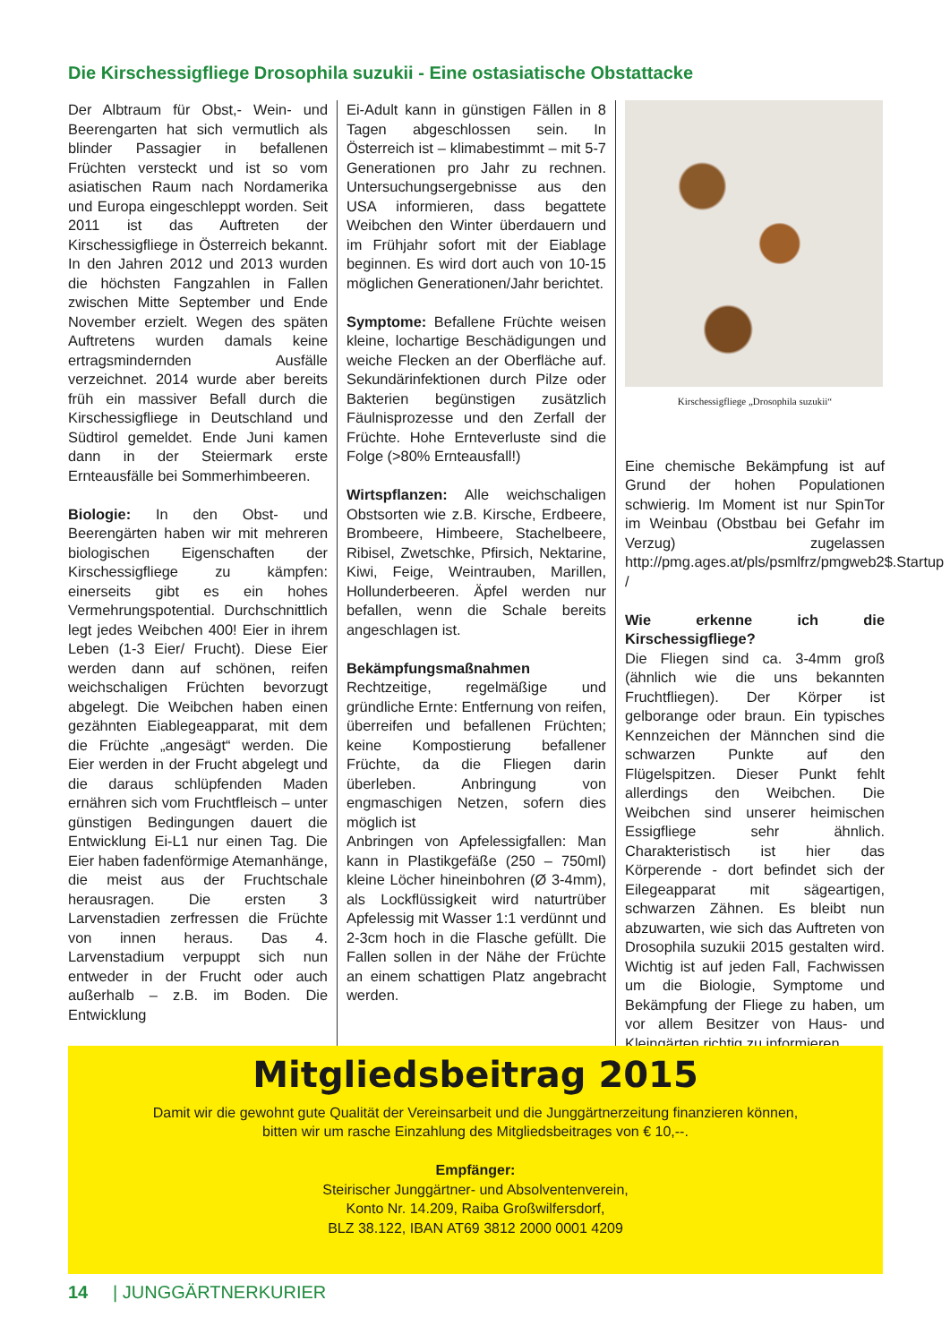Die Kirschessigfliege Drosophila suzukii - Eine ostasiatische Obstattacke
Der Albtraum für Obst,- Wein- und Beerengarten hat sich vermutlich als blinder Passagier in befallenen Früchten versteckt und ist so vom asiatischen Raum nach Nordamerika und Europa eingeschleppt worden. Seit 2011 ist das Auftreten der Kirschessigfliege in Österreich bekannt. In den Jahren 2012 und 2013 wurden die höchsten Fangzahlen in Fallen zwischen Mitte September und Ende November erzielt. Wegen des späten Auftretens wurden damals keine ertragsmindernden Ausfälle verzeichnet. 2014 wurde aber bereits früh ein massiver Befall durch die Kirschessigfliege in Deutschland und Südtirol gemeldet. Ende Juni kamen dann in der Steiermark erste Ernteausfälle bei Sommerhimbeeren.
Biologie: In den Obst- und Beerengärten haben wir mit mehreren biologischen Eigenschaften der Kirschessigfliege zu kämpfen: einerseits gibt es ein hohes Vermehrungspotential. Durchschnittlich legt jedes Weibchen 400! Eier in ihrem Leben (1-3 Eier/ Frucht). Diese Eier werden dann auf schönen, reifen weichschaligen Früchten bevorzugt abgelegt. Die Weibchen haben einen gezähnten Eiablegeapparat, mit dem die Früchte „angesägt“ werden. Die Eier werden in der Frucht abgelegt und die daraus schlüpfenden Maden ernähren sich vom Fruchtfleisch – unter günstigen Bedingungen dauert die Entwicklung Ei-L1 nur einen Tag. Die Eier haben fadenförmige Atemanhänge, die meist aus der Fruchtschale herausragen. Die ersten 3 Larvenstadien zerfressen die Früchte von innen heraus. Das 4. Larvenstadium verpuppt sich nun entweder in der Frucht oder auch außerhalb – z.B. im Boden. Die Entwicklung
Ei-Adult kann in günstigen Fällen in 8 Tagen abgeschlossen sein. In Österreich ist – klimabestimmt – mit 5-7 Generationen pro Jahr zu rechnen. Untersuchungsergebnisse aus den USA informieren, dass begattete Weibchen den Winter überdauern und im Frühjahr sofort mit der Eiablage beginnen. Es wird dort auch von 10-15 möglichen Generationen/Jahr berichtet.
Symptome: Befallene Früchte weisen kleine, lochartige Beschädigungen und weiche Flecken an der Oberfläche auf. Sekundärinfektionen durch Pilze oder Bakterien begünstigen zusätzlich Fäulnisprozesse und den Zerfall der Früchte. Hohe Ernteverluste sind die Folge (>80% Ernteausfall!)
Wirtspflanzen: Alle weichschaligen Obstsorten wie z.B. Kirsche, Erdbeere, Brombeere, Himbeere, Stachelbeere, Ribisel, Zwetschke, Pfirsich, Nektarine, Kiwi, Feige, Weintrauben, Marillen, Hollunderbeeren. Äpfel werden nur befallen, wenn die Schale bereits angeschlagen ist.
Bekämpfungsmaßnahmen
Rechtzeitige, regelmäßige und gründliche Ernte: Entfernung von reifen, überreifen und befallenen Früchten; keine Kompostierung befallener Früchte, da die Fliegen darin überleben. Anbringung von engmaschigen Netzen, sofern dies möglich ist
Anbringen von Apfelessigfallen: Man kann in Plastikgefäße (250 – 750ml) kleine Löcher hineinbohren (Ø 3-4mm), als Lockflüssigkeit wird naturtrüber Apfelessig mit Wasser 1:1 verdünnt und 2-3cm hoch in die Flasche gefüllt. Die Fallen sollen in der Nähe der Früchte an einem schattigen Platz angebracht werden.
Kirschessigfliege „Drosophila suzukii“
Eine chemische Bekämpfung ist auf Grund der hohen Populationen schwierig. Im Moment ist nur SpinTor im Weinbau (Obstbau bei Gefahr im Verzug) zugelassen http://pmg.ages.at/pls/psmlfrz/pmgweb2$.Startup /
Wie erkenne ich die Kirschessigfliege?
Die Fliegen sind ca. 3-4mm groß (ähnlich wie die uns bekannten Fruchtfliegen). Der Körper ist gelborange oder braun. Ein typisches Kennzeichen der Männchen sind die schwarzen Punkte auf den Flügelspitzen. Dieser Punkt fehlt allerdings den Weibchen. Die Weibchen sind unserer heimischen Essigfliege sehr ähnlich. Charakteristisch ist hier das Körperende - dort befindet sich der Eilegeapparat mit sägeartigen, schwarzen Zähnen. Es bleibt nun abzuwarten, wie sich das Auftreten von Drosophila suzukii 2015 gestalten wird. Wichtig ist auf jeden Fall, Fachwissen um die Biologie, Symptome und Bekämpfung der Fliege zu haben, um vor allem Besitzer von Haus- und Kleingärten richtig zu informieren.
Mitgliedsbeitrag 2015
Damit wir die gewohnt gute Qualität der Vereinsarbeit und die Junggärtnerzeitung finanzieren können,
bitten wir um rasche Einzahlung des Mitgliedsbeitrages von € 10,--.
Empfänger:
Steirischer Junggärtner- und Absolventenverein,
Konto Nr. 14.209, Raiba Großwilfersdorf,
BLZ 38.122, IBAN AT69 3812 2000 0001 4209
14 | JUNGGÄRTNERKURIER